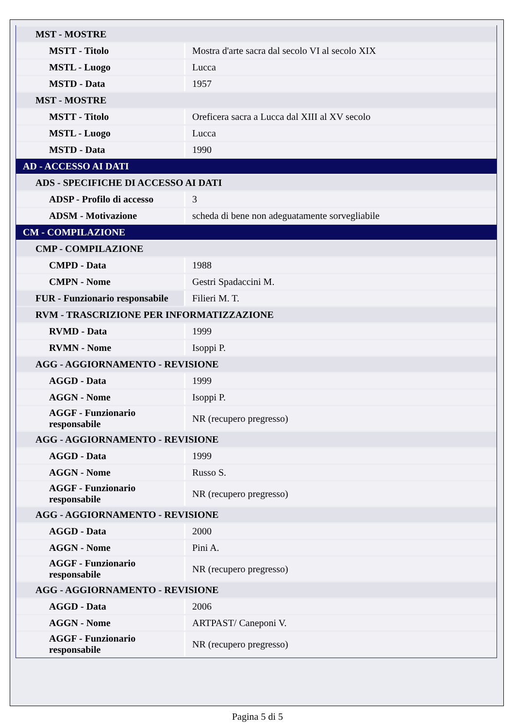| MST - MOSTRE | |
| MSTT - Titolo | Mostra d'arte sacra dal secolo VI al secolo XIX |
| MSTL - Luogo | Lucca |
| MSTD - Data | 1957 |
| MST - MOSTRE | |
| MSTT - Titolo | Oreficera sacra a Lucca dal XIII al XV secolo |
| MSTL - Luogo | Lucca |
| MSTD - Data | 1990 |
| AD - ACCESSO AI DATI | |
| ADS - SPECIFICHE DI ACCESSO AI DATI | |
| ADSP - Profilo di accesso | 3 |
| ADSM - Motivazione | scheda di bene non adeguatamente sorvegliabile |
| CM - COMPILAZIONE | |
| CMP - COMPILAZIONE | |
| CMPD - Data | 1988 |
| CMPN - Nome | Gestri Spadaccini M. |
| FUR - Funzionario responsabile | Filieri M. T. |
| RVM - TRASCRIZIONE PER INFORMATIZZAZIONE | |
| RVMD - Data | 1999 |
| RVMN - Nome | Isoppi P. |
| AGG - AGGIORNAMENTO - REVISIONE | |
| AGGD - Data | 1999 |
| AGGN - Nome | Isoppi P. |
| AGGF - Funzionario responsabile | NR (recupero pregresso) |
| AGG - AGGIORNAMENTO - REVISIONE | |
| AGGD - Data | 1999 |
| AGGN - Nome | Russo S. |
| AGGF - Funzionario responsabile | NR (recupero pregresso) |
| AGG - AGGIORNAMENTO - REVISIONE | |
| AGGD - Data | 2000 |
| AGGN - Nome | Pini A. |
| AGGF - Funzionario responsabile | NR (recupero pregresso) |
| AGG - AGGIORNAMENTO - REVISIONE | |
| AGGD - Data | 2006 |
| AGGN - Nome | ARTPAST/ Caneponi V. |
| AGGF - Funzionario responsabile | NR (recupero pregresso) |
Pagina 5 di 5